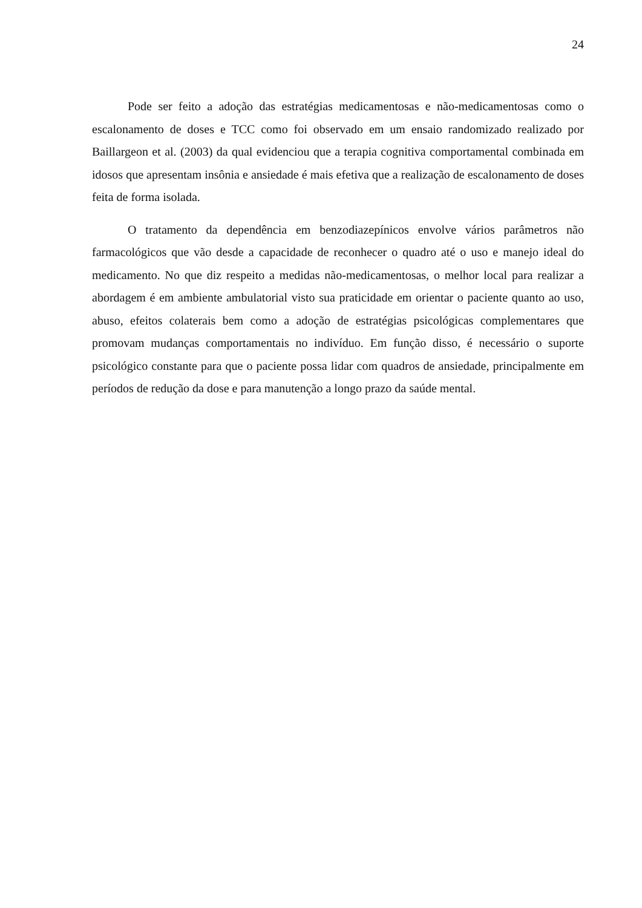24
Pode ser feito a adoção das estratégias medicamentosas e não-medicamentosas como o escalonamento de doses e TCC como foi observado em um ensaio randomizado realizado por Baillargeon et al. (2003) da qual evidenciou que a terapia cognitiva comportamental combinada em idosos que apresentam insônia e ansiedade é mais efetiva que a realização de escalonamento de doses feita de forma isolada.
O tratamento da dependência em benzodiazepínicos envolve vários parâmetros não farmacológicos que vão desde a capacidade de reconhecer o quadro até o uso e manejo ideal do medicamento. No que diz respeito a medidas não-medicamentosas, o melhor local para realizar a abordagem é em ambiente ambulatorial visto sua praticidade em orientar o paciente quanto ao uso, abuso, efeitos colaterais bem como a adoção de estratégias psicológicas complementares que promovam mudanças comportamentais no indivíduo. Em função disso, é necessário o suporte psicológico constante para que o paciente possa lidar com quadros de ansiedade, principalmente em períodos de redução da dose e para manutenção a longo prazo da saúde mental.